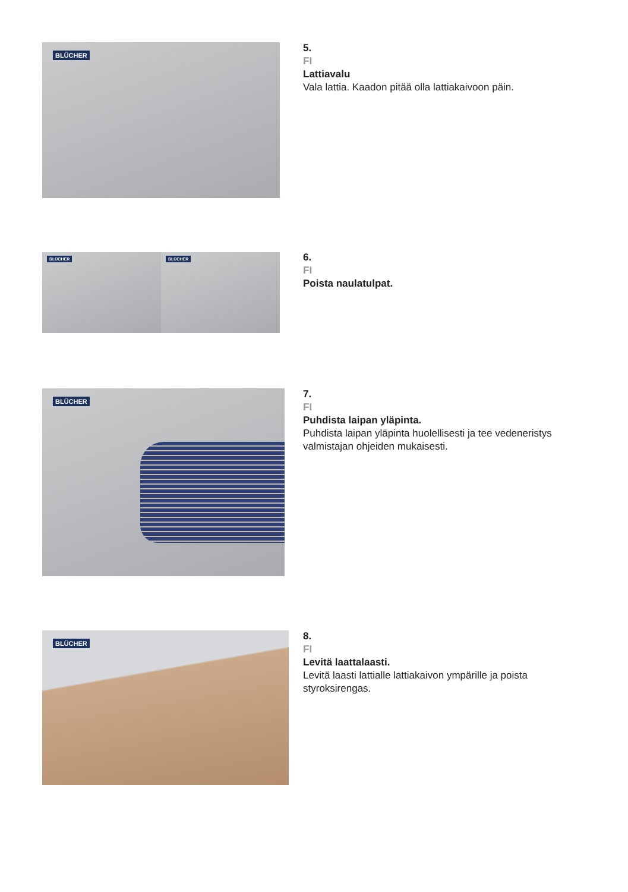BLÜCHER
5.
FI
Lattiavalu
Vala lattia. Kaadon pitää olla lattiakaivoon päin.
BLÜCHER
BLÜCHER
6.
FI
Poista naulatulpat.
BLÜCHER
7.
FI
Puhdista laipan yläpinta.
Puhdista laipan yläpinta huolellisesti ja tee vedeneristys
valmistajan ohjeiden mukaisesti.
BLÜCHER
8.
FI
Levitä laattalaasti.
Levitä laasti lattialle lattiakaivon ympärille ja poista
styroksirengas.